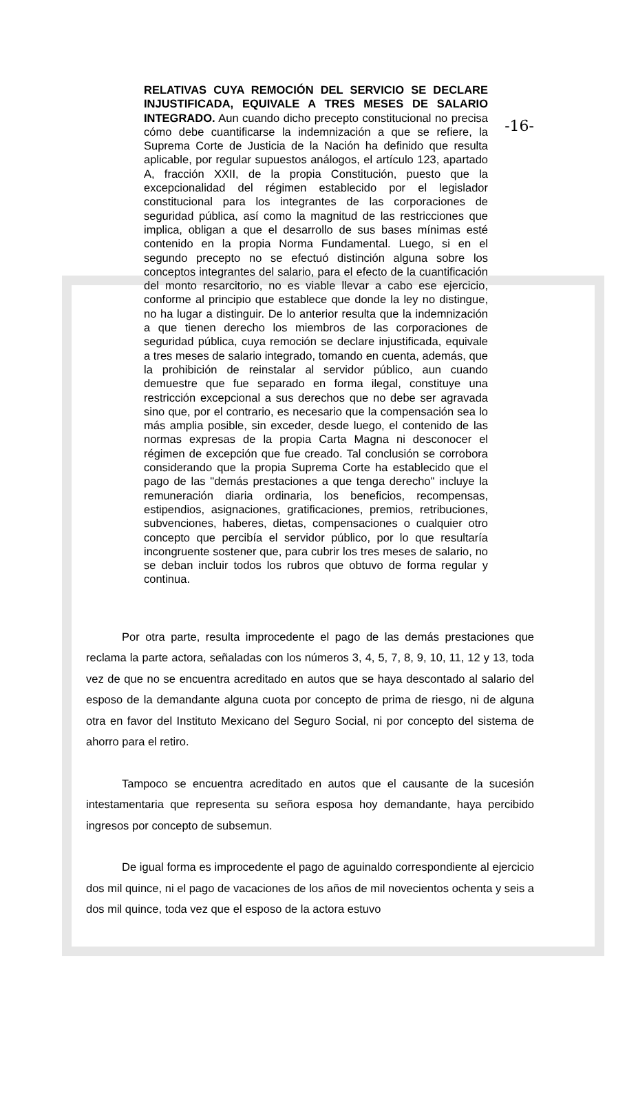-16-
RELATIVAS CUYA REMOCIÓN DEL SERVICIO SE DECLARE INJUSTIFICADA, EQUIVALE A TRES MESES DE SALARIO INTEGRADO. Aun cuando dicho precepto constitucional no precisa cómo debe cuantificarse la indemnización a que se refiere, la Suprema Corte de Justicia de la Nación ha definido que resulta aplicable, por regular supuestos análogos, el artículo 123, apartado A, fracción XXII, de la propia Constitución, puesto que la excepcionalidad del régimen establecido por el legislador constitucional para los integrantes de las corporaciones de seguridad pública, así como la magnitud de las restricciones que implica, obligan a que el desarrollo de sus bases mínimas esté contenido en la propia Norma Fundamental. Luego, si en el segundo precepto no se efectuó distinción alguna sobre los conceptos integrantes del salario, para el efecto de la cuantificación del monto resarcitorio, no es viable llevar a cabo ese ejercicio, conforme al principio que establece que donde la ley no distingue, no ha lugar a distinguir. De lo anterior resulta que la indemnización a que tienen derecho los miembros de las corporaciones de seguridad pública, cuya remoción se declare injustificada, equivale a tres meses de salario integrado, tomando en cuenta, además, que la prohibición de reinstalar al servidor público, aun cuando demuestre que fue separado en forma ilegal, constituye una restricción excepcional a sus derechos que no debe ser agravada sino que, por el contrario, es necesario que la compensación sea lo más amplia posible, sin exceder, desde luego, el contenido de las normas expresas de la propia Carta Magna ni desconocer el régimen de excepción que fue creado. Tal conclusión se corrobora considerando que la propia Suprema Corte ha establecido que el pago de las "demás prestaciones a que tenga derecho" incluye la remuneración diaria ordinaria, los beneficios, recompensas, estipendios, asignaciones, gratificaciones, premios, retribuciones, subvenciones, haberes, dietas, compensaciones o cualquier otro concepto que percibía el servidor público, por lo que resultaría incongruente sostener que, para cubrir los tres meses de salario, no se deban incluir todos los rubros que obtuvo de forma regular y continua.
Por otra parte, resulta improcedente el pago de las demás prestaciones que reclama la parte actora, señaladas con los números 3, 4, 5, 7, 8, 9, 10, 11, 12 y 13, toda vez de que no se encuentra acreditado en autos que se haya descontado al salario del esposo de la demandante alguna cuota por concepto de prima de riesgo, ni de alguna otra en favor del Instituto Mexicano del Seguro Social, ni por concepto del sistema de ahorro para el retiro.
Tampoco se encuentra acreditado en autos que el causante de la sucesión intestamentaria que representa su señora esposa hoy demandante, haya percibido ingresos por concepto de subsemun.
De igual forma es improcedente el pago de aguinaldo correspondiente al ejercicio dos mil quince, ni el pago de vacaciones de los años de mil novecientos ochenta y seis a dos mil quince, toda vez que el esposo de la actora estuvo